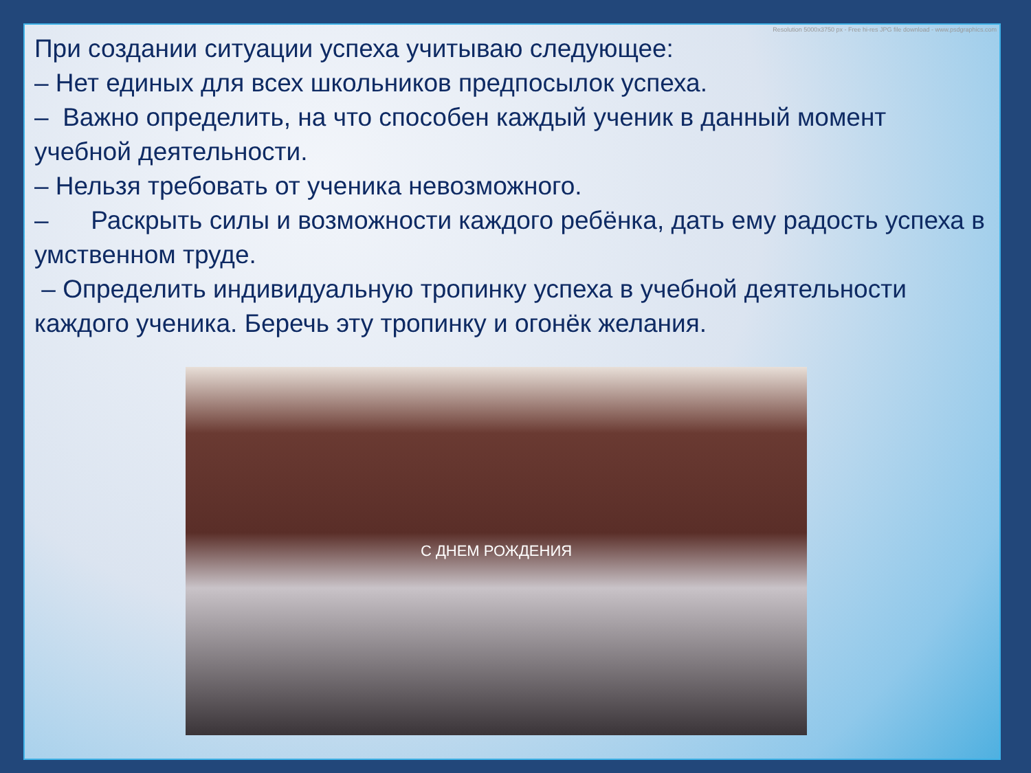Resolution 5000x3750 px - Free hi-res JPG file download - www.psdgraphics.com
При создании ситуации успеха учитываю следующее:
– Нет единых для всех школьников предпосылок успеха.
– Важно определить, на что способен каждый ученик в данный момент учебной деятельности.
– Нельзя требовать от ученика невозможного.
– Раскрыть силы и возможности каждого ребёнка, дать ему радость успеха в умственном труде.
– Определить индивидуальную тропинку успеха в учебной деятельности каждого ученика. Беречь эту тропинку и огонёк желания.
С ДНЕМ РОЖДЕНИЯ